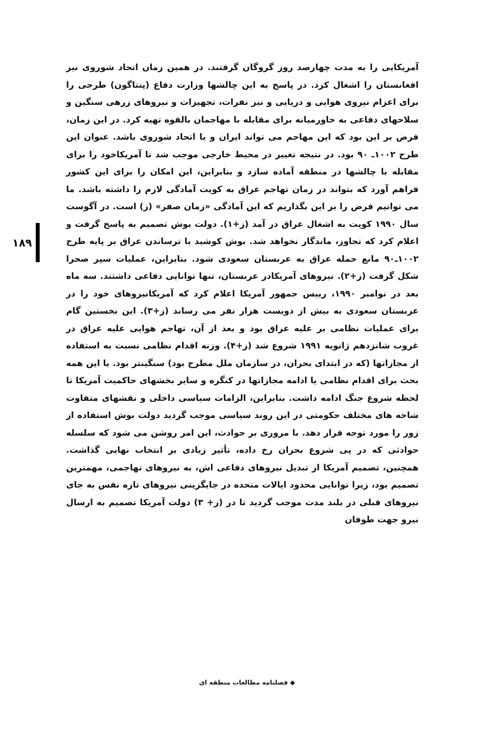۱۸۹
آمریکایی را به مدت چهارصد روز گروگان گرفتند. در همین زمان اتحاد شوروی نیز افغانستان را اشغال کرد. در پاسخ به این چالشها وزارت دفاع (پنتاگون) طرحی را برای اعزام نیروی هوایی و دریایی و نیز نفرات، تجهیزات و نیروهای زرهی سنگین و سلاحهای دفاعی به خاورمیانه برای مقابله با مهاجمان بالقوه تهیه کرد. در این زمان، فرض بر این بود که این مهاجم می تواند ایران و یا اتحاد شوروی باشد. عنوان این طرح ۱۰۰۲ـ ۹۰ بود. در نتیجه تغییر در محیط خارجی موجب شد تا آمریکاخود را برای مقابله با چالشها در منطقه آماده سازد و بنابراین، این امکان را برای این کشور فراهم آورد که بتواند در زمان تهاجم عراق به کویت آمادگی لازم را داشته باشد. ما می توانیم فرض را بر این بگذاریم که این آمادگی «زمان صفر» (ز) است. در آگوست سال ۱۹۹۰ کویت به اشغال عراق در آمد (ز+۱). دولت بوش تصمیم به پاسخ گرفت و اعلام کرد که تجاوز، ماندگار نخواهد شد. بوش کوشید با ترساندن عراق بر پایه طرح ۱۰۰۲ـ۹۰ مانع حمله عراق به عربستان سعودی شود. بنابراین، عملیات سپر صحرا شکل گرفت (ز+۲). نیروهای آمریکادر عربستان، تنها توانایی دفاعی داشتند. سه ماه بعد در نوامبر ۱۹۹۰، رییس جمهور آمریکا اعلام کرد که آمریکانیروهای خود را در عربستان سعودی به بیش از دویست هزار نفر می رساند (ز+۳). این نخستین گام برای عملیات نظامی بر علیه عراق بود و بعد از آن، تهاجم هوایی علیه عراق در غروب شانزدهم ژانویه ۱۹۹۱ شروع شد (ز+۴). وزنه اقدام نظامی نسبت به استفاده از مجازاتها (که در ابتدای بحران، در سازمان ملل مطرح بود) سنگینتر بود. با این همه بحث برای اقدام نظامی یا ادامه مجازاتها در کنگره و سایر بخشهای حاکمیت آمریکا تا لحظه شروع جنگ ادامه داشت. بنابراین، الزامات سیاسی داخلی و نقشهای متفاوت شاخه های مختلف حکومتی در این روند سیاسی موجب گردید دولت بوش استفاده از زور را مورد توجه قرار دهد. با مروری بر حوادث، این امر روشن می شود که سلسله حوادثی که در پی شروع بحران رخ داده، تأثیر زیادی بر انتخاب نهایی گذاشت. همچنین، تصمیم آمریکا از تبدیل نیروهای دفاعی اش، به نیروهای تهاجمی، مهمترین تصمیم بود، زیرا توانایی محدود ایالات متحده در جایگزینی نیروهای تازه نفس به جای نیروهای قبلی در بلند مدت موجب گردید تا در (ز+ ۳) دولت آمریکا تصمیم به ارسال نیرو جهت طوفان
◆ فصلنامه مطالعات منطقه ای